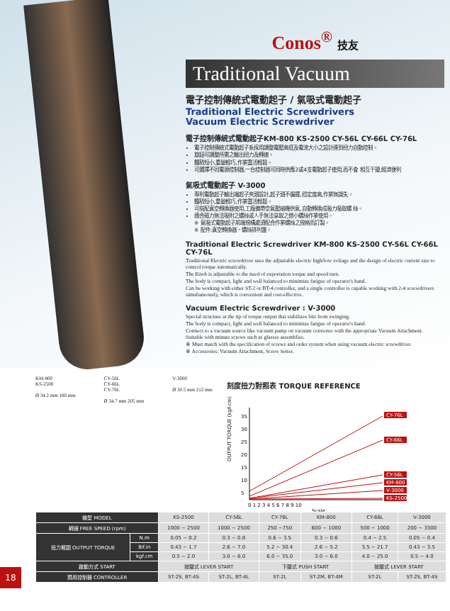Conos<sup>®</sup> 技友
Traditional Vacuum
電子控制傳統式電動起子 / 氣吸式電動起子
Traditional Electric Screwdrivers
Vacuum Electric Screwdriver
電子控制傳統式電動起子KM-800 KS-2500 CY-56L CY-66L CY-76L
電子控制傳統式電動起子系採用調整電壓高低及電流大小之設計達到扭力自動控制。
旋鈕可調整所需之輸出扭力及轉速。
體積短小,重量輕巧,作業靈活輕鬆。
可選擇不同電源控制器,一台控制器可同時供應2或4支電動起子使用,而不會 相互干擾,經濟便利
氣吸式電動起子 V-3000
專利電動起子輸出端起子夾頭設計,起子頭不偏擺,穩定度高,作業無誤失。
體積短小,重量輕巧,作業靈活輕鬆。
可搭配真空轉換器使用,工廠備帶空氣壓縮機供氣,自動轉換成吸力吸取螺 絲。
適合磁力無法吸附之螺絲或人手無法拿取之微小螺絲作業使用。
※ 氣吸式電動起子前端規構處須配合作業螺絲之規格而訂製。
※ 配件:真空轉換器、螺絲排列盤。
Traditional Electric Screwdriver KM-800 KS-2500 CY-56L CY-66L CY-76L
Traditional Electric screwdriver uses the adjustable electric high/low voltage and the design of electric current size to control torque automatically.
The Knob is adjustable to the need of exportation torque and speed turn.
The body is compact, light and well balanced to minimize fatigue of operator's hand.
Can be working with either ST-2 or BT-4 controller, and a single controller is capable working with 2-4 screwdrivers simultaneously, which is convenient and cost-effective.
Vacuum Electric Screwdriver : V-3000
Special structure at the tip of torque output that stabilizes bits from swinging.
The body is compact, light and well balanced to minimize fatigue of operator's hand.
Connect to a vacuum source like vacuum pump on vacuum converter with the appropriate Vacuum Attachment.
Suitable with minute screws such as glasses assemblies.
※ Must match with the specification of screws and order system when using vacuum electric screwdriver.
※ Accessories: Vacuum Attachment, Screw Setter.
KM-800
KS-2500
Ø 34.2 mm 180 mm
CY-56L
CY-66L
CY-76L
Ø 34.7 mm 205 mm
V-3000
Ø 30.5 mm 212 mm
刻度扭力對照表 TORQUE REFERENCE
OUTPUT TORQUE (kgf-cm)
35
30
25
20
15
10
5
CY-76L
CY-66L
CY-56L
KM-800
V-3000
KS-2500
0 1 2 3 4 5 6 7 8 9 10
Scale
| 機型 MODEL | | KS-2500 | CY-56L | CY-76L | KM-800 | CY-66L | V-3000 |
| 轉速 FREE SPEED (rpm) | | 1000 ~ 2500 | 1000 ~ 2500 | 250 ~750 | 600 ~ 1000 | 500 ~ 1000 | 200 ~ 3300 |
| 扭力範圍 OUTPUT TORQUE | N.m | 0.05 ~ 0.2 | 0.3 ~ 0.8 | 0.6 ~ 3.5 | 0.3 ~ 0.6 | 0.4 ~ 2.5 | 0.05 ~ 0.4 |
| | lbf.in | 0.43 ~ 1.7 | 2.6 ~ 7.0 | 5.2 ~ 30.4 | 2.6 ~ 5.2 | 3.5 ~ 21.7 | 0.43 ~ 3.5 |
| | kgf.cm | 0.5 ~ 2.0 | 3.0 ~ 8.0 | 6.0 ~ 35.0 | 3.0 ~ 6.0 | 4.0 ~ 25.0 | 0.5 ~ 4.0 |
| 啟動方式 START | | 按壓式 LEVER START | | 下壓式 PUSH START | | 按壓式 LEVER START | |
| 適用控制器 CONTROLLER | | ST-2S, BT-4S | ST-2L, BT-4L | ST-2L | ST-2M, BT-4M | ST-2L | ST-2S, BT-4S |
18